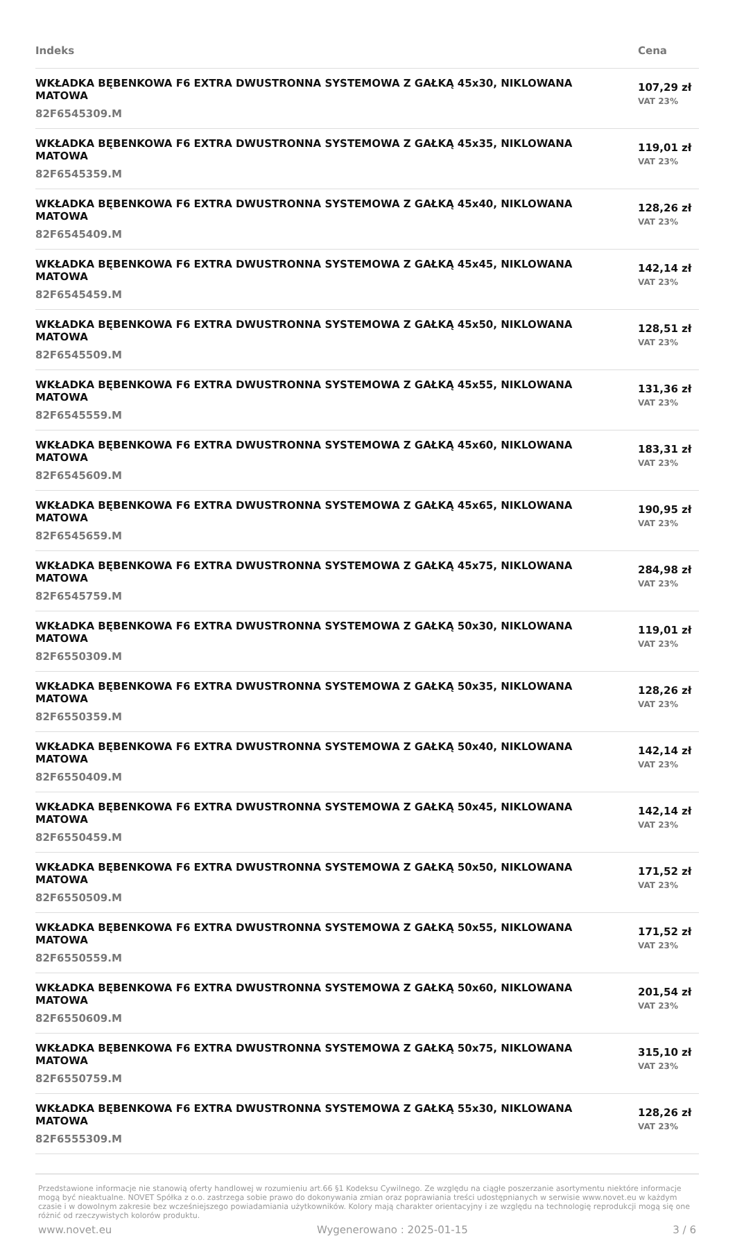| Indeks | Cena |
| --- | --- |
| WKŁADKA BĘBENKOWA F6 EXTRA DWUSTRONNA SYSTEMOWA Z GAŁKĄ 45x30, NIKLOWANA MATOWA 82F6545309.M | 107,29 zł VAT 23% |
| WKŁADKA BĘBENKOWA F6 EXTRA DWUSTRONNA SYSTEMOWA Z GAŁKĄ 45x35, NIKLOWANA MATOWA 82F6545359.M | 119,01 zł VAT 23% |
| WKŁADKA BĘBENKOWA F6 EXTRA DWUSTRONNA SYSTEMOWA Z GAŁKĄ 45x40, NIKLOWANA MATOWA 82F6545409.M | 128,26 zł VAT 23% |
| WKŁADKA BĘBENKOWA F6 EXTRA DWUSTRONNA SYSTEMOWA Z GAŁKĄ 45x45, NIKLOWANA MATOWA 82F6545459.M | 142,14 zł VAT 23% |
| WKŁADKA BĘBENKOWA F6 EXTRA DWUSTRONNA SYSTEMOWA Z GAŁKĄ 45x50, NIKLOWANA MATOWA 82F6545509.M | 128,51 zł VAT 23% |
| WKŁADKA BĘBENKOWA F6 EXTRA DWUSTRONNA SYSTEMOWA Z GAŁKĄ 45x55, NIKLOWANA MATOWA 82F6545559.M | 131,36 zł VAT 23% |
| WKŁADKA BĘBENKOWA F6 EXTRA DWUSTRONNA SYSTEMOWA Z GAŁKĄ 45x60, NIKLOWANA MATOWA 82F6545609.M | 183,31 zł VAT 23% |
| WKŁADKA BĘBENKOWA F6 EXTRA DWUSTRONNA SYSTEMOWA Z GAŁKĄ 45x65, NIKLOWANA MATOWA 82F6545659.M | 190,95 zł VAT 23% |
| WKŁADKA BĘBENKOWA F6 EXTRA DWUSTRONNA SYSTEMOWA Z GAŁKĄ 45x75, NIKLOWANA MATOWA 82F6545759.M | 284,98 zł VAT 23% |
| WKŁADKA BĘBENKOWA F6 EXTRA DWUSTRONNA SYSTEMOWA Z GAŁKĄ 50x30, NIKLOWANA MATOWA 82F6550309.M | 119,01 zł VAT 23% |
| WKŁADKA BĘBENKOWA F6 EXTRA DWUSTRONNA SYSTEMOWA Z GAŁKĄ 50x35, NIKLOWANA MATOWA 82F6550359.M | 128,26 zł VAT 23% |
| WKŁADKA BĘBENKOWA F6 EXTRA DWUSTRONNA SYSTEMOWA Z GAŁKĄ 50x40, NIKLOWANA MATOWA 82F6550409.M | 142,14 zł VAT 23% |
| WKŁADKA BĘBENKOWA F6 EXTRA DWUSTRONNA SYSTEMOWA Z GAŁKĄ 50x45, NIKLOWANA MATOWA 82F6550459.M | 142,14 zł VAT 23% |
| WKŁADKA BĘBENKOWA F6 EXTRA DWUSTRONNA SYSTEMOWA Z GAŁKĄ 50x50, NIKLOWANA MATOWA 82F6550509.M | 171,52 zł VAT 23% |
| WKŁADKA BĘBENKOWA F6 EXTRA DWUSTRONNA SYSTEMOWA Z GAŁKĄ 50x55, NIKLOWANA MATOWA 82F6550559.M | 171,52 zł VAT 23% |
| WKŁADKA BĘBENKOWA F6 EXTRA DWUSTRONNA SYSTEMOWA Z GAŁKĄ 50x60, NIKLOWANA MATOWA 82F6550609.M | 201,54 zł VAT 23% |
| WKŁADKA BĘBENKOWA F6 EXTRA DWUSTRONNA SYSTEMOWA Z GAŁKĄ 50x75, NIKLOWANA MATOWA 82F6550759.M | 315,10 zł VAT 23% |
| WKŁADKA BĘBENKOWA F6 EXTRA DWUSTRONNA SYSTEMOWA Z GAŁKĄ 55x30, NIKLOWANA MATOWA 82F6555309.M | 128,26 zł VAT 23% |
Przedstawione informacje nie stanowią oferty handlowej w rozumieniu art.66 §1 Kodeksu Cywilnego. Ze względu na ciągłe poszerzanie asortymentu niektóre informacje mogą być nieaktualne. NOVET Spółka z o.o. zastrzega sobie prawo do dokonywania zmian oraz poprawiania treści udostępnianych w serwisie www.novet.eu w każdym czasie i w dowolnym zakresie bez wcześniejszego powiadamiania użytkowników. Kolory mają charakter orientacyjny i ze względu na technologię reprodukcji mogą się one różnić od rzeczywistych kolorów produktu.
www.novet.eu Wygenerowano : 2025-01-15 3 / 6